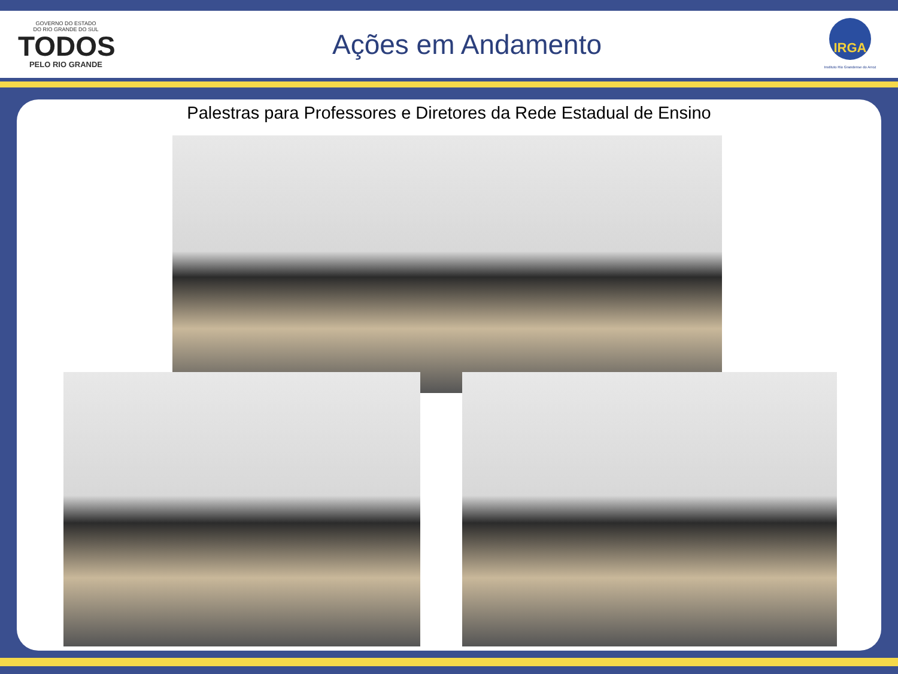GOVERNO DO ESTADO
DO RIO GRANDE DO SUL
TODOS
PELO RIO GRANDE
Ações em Andamento
IRGA
Instituto Rio Grandense do Arroz
Palestras para Professores e Diretores da Rede Estadual de Ensino